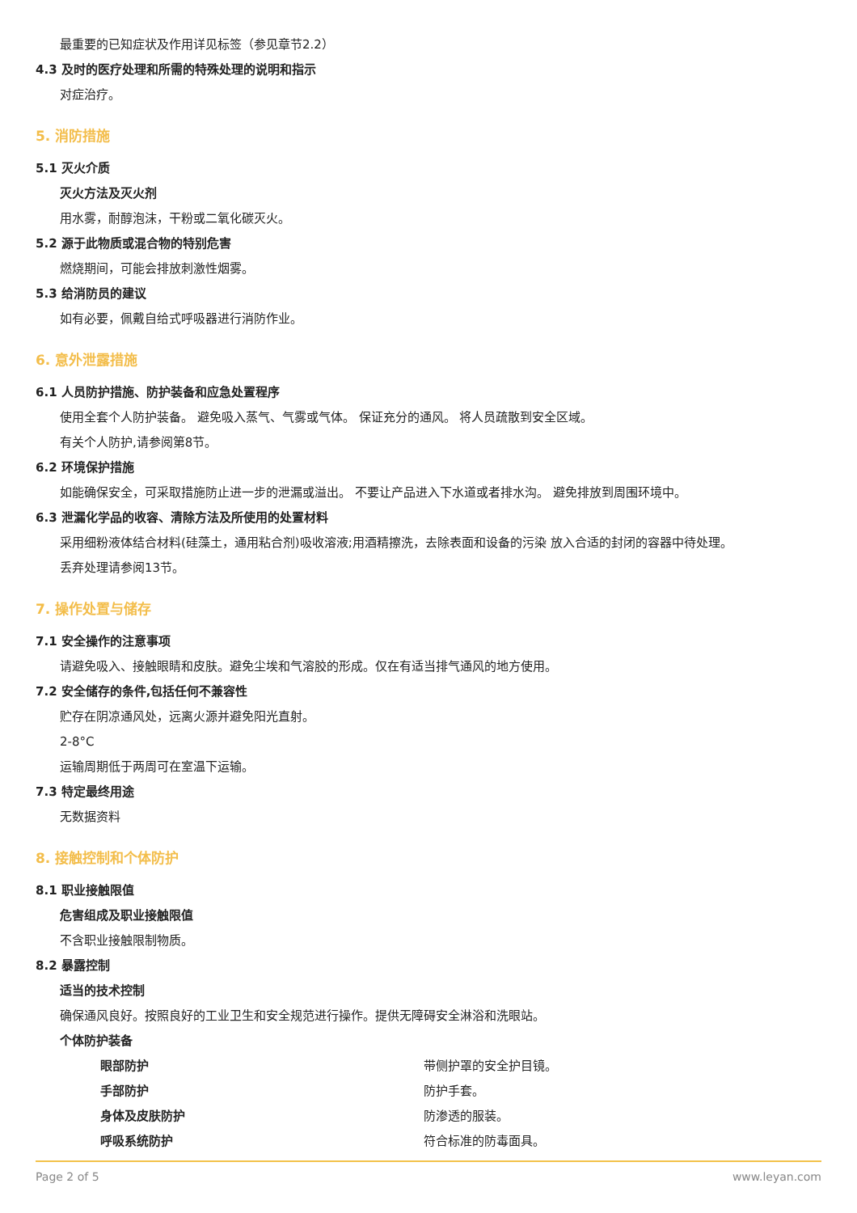最重要的已知症状及作用详见标签（参见章节2.2）
4.3 及时的医疗处理和所需的特殊处理的说明和指示
对症治疗。
5. 消防措施
5.1 灭火介质
灭火方法及灭火剂
用水雾，耐醇泡沫，干粉或二氧化碳灭火。
5.2 源于此物质或混合物的特别危害
燃烧期间，可能会排放刺激性烟雾。
5.3 给消防员的建议
如有必要，佩戴自给式呼吸器进行消防作业。
6. 意外泄露措施
6.1 人员防护措施、防护装备和应急处置程序
使用全套个人防护装备。 避免吸入蒸气、气雾或气体。 保证充分的通风。 将人员疏散到安全区域。
有关个人防护,请参阅第8节。
6.2 环境保护措施
如能确保安全，可采取措施防止进一步的泄漏或溢出。 不要让产品进入下水道或者排水沟。 避免排放到周围环境中。
6.3 泄漏化学品的收容、清除方法及所使用的处置材料
采用细粉液体结合材料(硅藻土，通用粘合剂)吸收溶液;用酒精擦洗，去除表面和设备的污染 放入合适的封闭的容器中待处理。
丢弃处理请参阅13节。
7. 操作处置与储存
7.1 安全操作的注意事项
请避免吸入、接触眼睛和皮肤。避免尘埃和气溶胶的形成。仅在有适当排气通风的地方使用。
7.2 安全储存的条件,包括任何不兼容性
贮存在阴凉通风处，远离火源并避免阳光直射。
2-8°C
运输周期低于两周可在室温下运输。
7.3 特定最终用途
无数据资料
8. 接触控制和个体防护
8.1 职业接触限值
危害组成及职业接触限值
不含职业接触限制物质。
8.2 暴露控制
适当的技术控制
确保通风良好。按照良好的工业卫生和安全规范进行操作。提供无障碍安全淋浴和洗眼站。
个体防护装备
眼部防护 带侧护罩的安全护目镜。
手部防护 防护手套。
身体及皮肤防护 防渗透的服装。
呼吸系统防护 符合标准的防毒面具。
Page 2 of 5 www.leyan.com